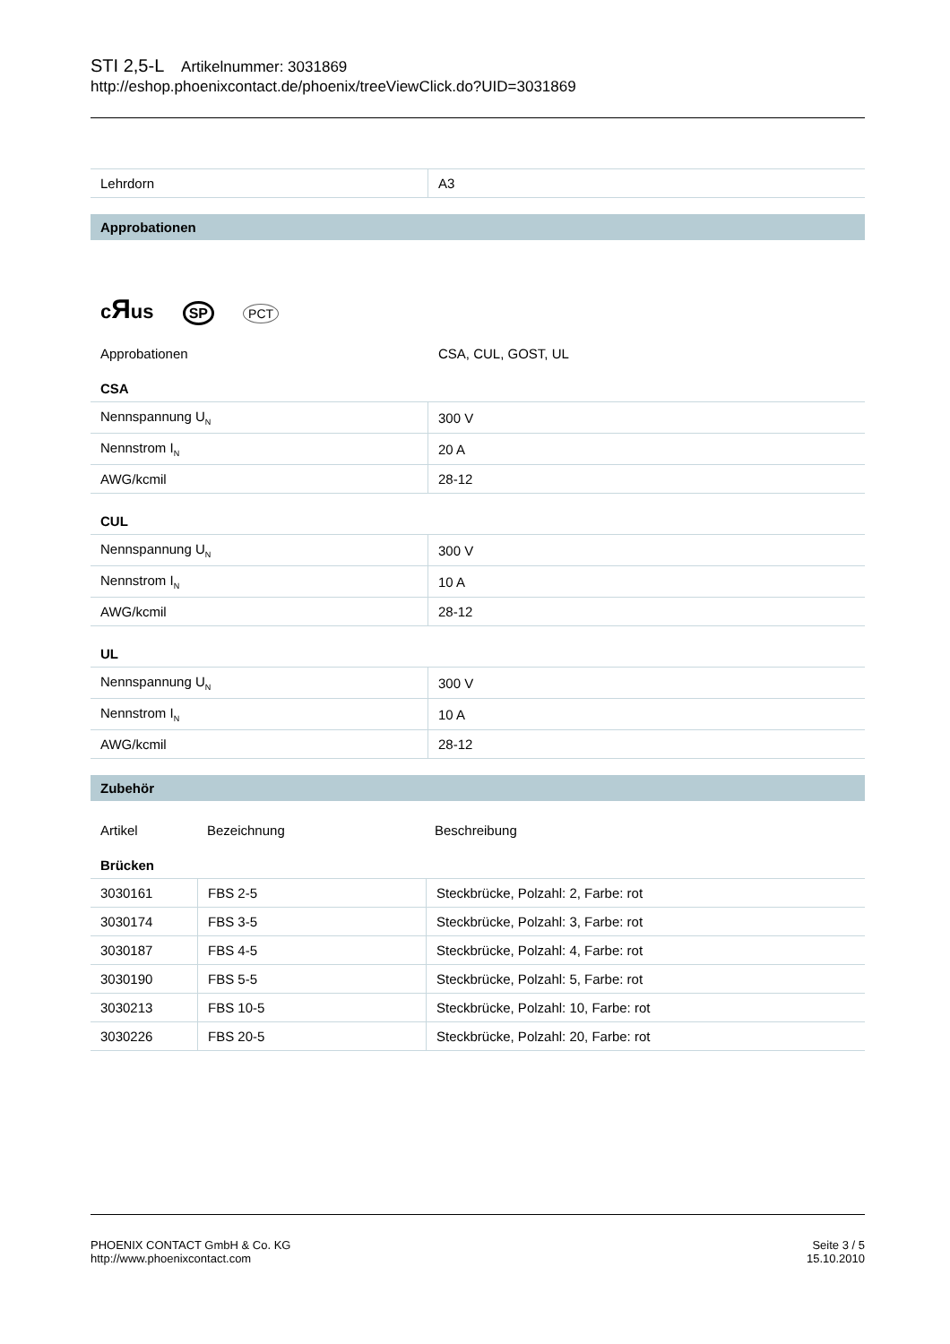STI 2,5-L Artikelnummer: 3031869
http://eshop.phoenixcontact.de/phoenix/treeViewClick.do?UID=3031869
| Lehrdorn | A3 |
Approbationen
cЯus SP PCT
Approbationen CSA, CUL, GOST, UL
CSA
| Nennspannung U<sub>N</sub> | 300 V |
| Nennstrom I<sub>N</sub> | 20 A |
| AWG/kcmil | 28-12 |
CUL
| Nennspannung U<sub>N</sub> | 300 V |
| Nennstrom I<sub>N</sub> | 10 A |
| AWG/kcmil | 28-12 |
UL
| Nennspannung U<sub>N</sub> | 300 V |
| Nennstrom I<sub>N</sub> | 10 A |
| AWG/kcmil | 28-12 |
Zubehör
Artikel Bezeichnung Beschreibung
Brücken
| 3030161 | FBS 2-5 | Steckbrücke, Polzahl: 2, Farbe: rot |
| 3030174 | FBS 3-5 | Steckbrücke, Polzahl: 3, Farbe: rot |
| 3030187 | FBS 4-5 | Steckbrücke, Polzahl: 4, Farbe: rot |
| 3030190 | FBS 5-5 | Steckbrücke, Polzahl: 5, Farbe: rot |
| 3030213 | FBS 10-5 | Steckbrücke, Polzahl: 10, Farbe: rot |
| 3030226 | FBS 20-5 | Steckbrücke, Polzahl: 20, Farbe: rot |
PHOENIX CONTACT GmbH & Co. KG
http://www.phoenixcontact.com
Seite 3 / 5
15.10.2010